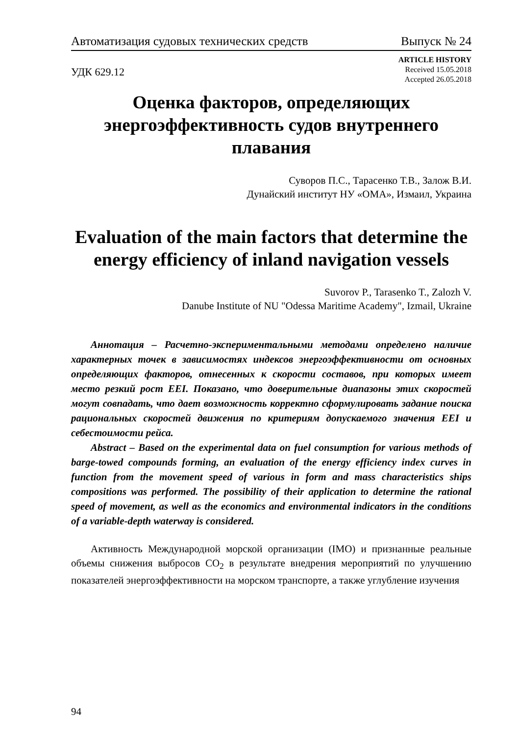Автоматизация судовых технических средств Выпуск № 24
УДК 629.12
ARTICLE HISTORY
Received 15.05.2018
Accepted 26.05.2018
Оценка факторов, определяющих энергоэффективность судов внутреннего плавания
Суворов П.С., Тарасенко Т.В., Залож В.И.
Дунайский институт НУ «ОМА», Измаил, Украина
Evaluation of the main factors that determine the energy efficiency of inland navigation vessels
Suvorov P., Tarasenko T., Zalozh V.
Danube Institute of NU "Odessa Maritime Academy", Izmail, Ukraine
Аннотация – Расчетно-экспериментальными методами определено наличие характерных точек в зависимостях индексов энергоэффективности от основных определяющих факторов, отнесенных к скорости составов, при которых имеет место резкий рост EEI. Показано, что доверительные диапазоны этих скоростей могут совпадать, что дает возможность корректно сформулировать задание поиска рациональных скоростей движения по критериям допускаемого значения EEI и себестоимости рейса.
Abstract – Based on the experimental data on fuel consumption for various methods of barge-towed compounds forming, an evaluation of the energy efficiency index curves in function from the movement speed of various in form and mass characteristics ships compositions was performed. The possibility of their application to determine the rational speed of movement, as well as the economics and environmental indicators in the conditions of a variable-depth waterway is considered.
Активность Международной морской организации (IMO) и признанные реальные объемы снижения выбросов CO<sub>2</sub> в результате внедрения мероприятий по улучшению показателей энергоэффективности на морском транспорте, а также углубление изучения
94